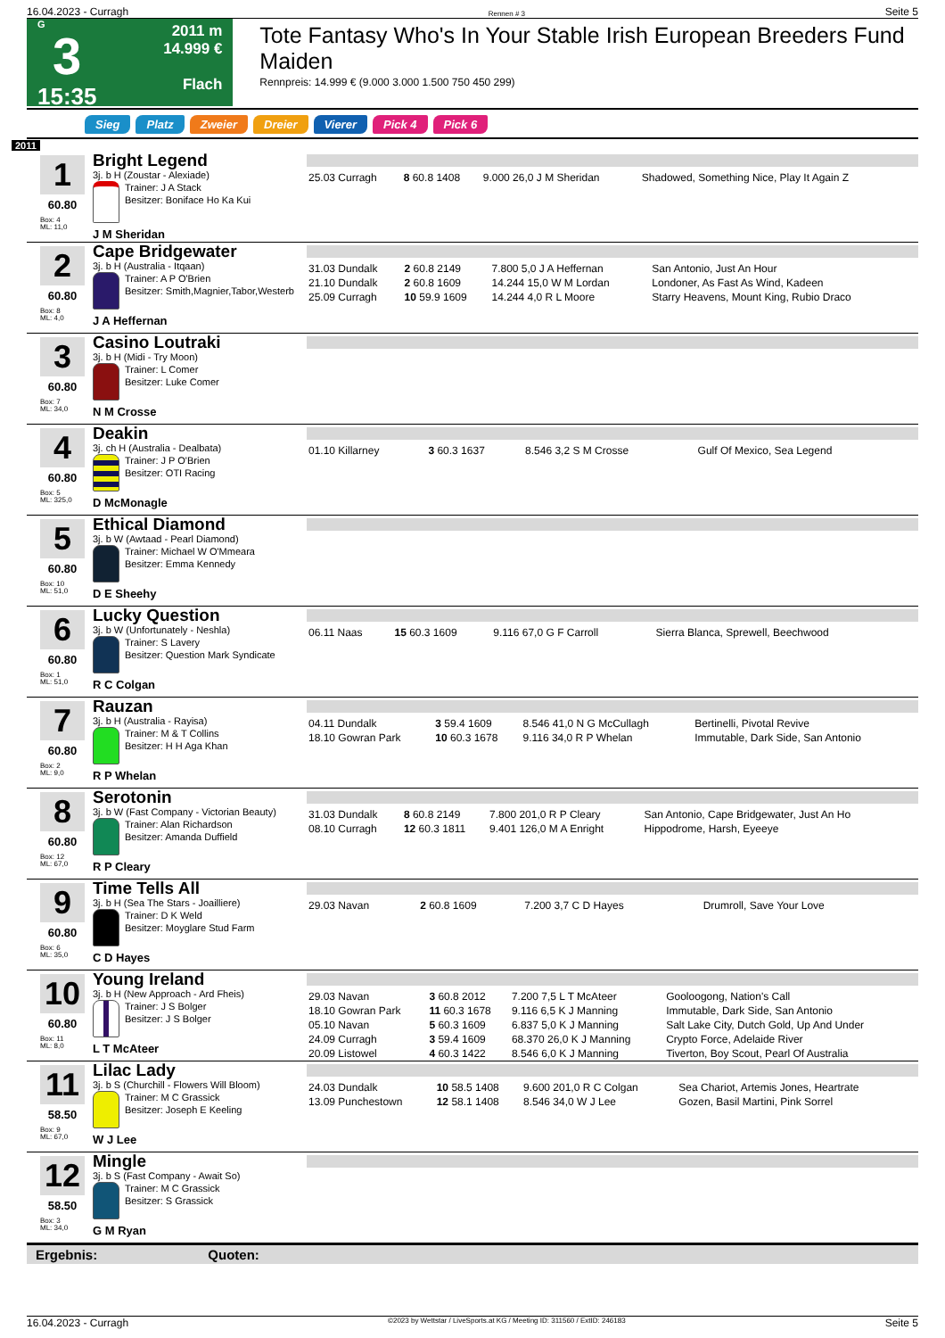16.04.2023 - Curragh Rennen # 3 Seite 5
G
3
15:35
2011 m
14.999 €
Flach
Tote Fantasy Who's In Your Stable Irish European Breeders Fund Maiden
Rennpreis: 14.999 € (9.000 3.000 1.500 750 450 299)
Sieg Platz Zweier Dreier Vierer Pick 4 Pick 6
2011
1
60.80
Box: 4
ML: 11,0
Bright Legend
3j. b H (Zoustar - Alexiade)
Trainer: J A Stack
Besitzer: Boniface Ho Ka Kui
J M Sheridan
| 25.03 Curragh | 8 60.8 1408 | 9.000 26,0 J M Sheridan | Shadowed, Something Nice, Play It Again Z |
2
60.80
Box: 8
ML: 4,0
Cape Bridgewater
3j. b H (Australia - Itqaan)
Trainer: A P O'Brien
Besitzer: Smith,Magnier,Tabor,Westerb
J A Heffernan
| 31.03 Dundalk | 2 60.8 2149 | 7.800 5,0 J A Heffernan | San Antonio, Just An Hour |
| 21.10 Dundalk | 2 60.8 1609 | 14.244 15,0 W M Lordan | Londoner, As Fast As Wind, Kadeen |
| 25.09 Curragh | 10 59.9 1609 | 14.244 4,0 R L Moore | Starry Heavens, Mount King, Rubio Draco |
3
60.80
Box: 7
ML: 34,0
Casino Loutraki
3j. b H (Midi - Try Moon)
Trainer: L Comer
Besitzer: Luke Comer
N M Crosse
4
60.80
Box: 5
ML: 325,0
Deakin
3j. ch H (Australia - Dealbata)
Trainer: J P O'Brien
Besitzer: OTI Racing
D McMonagle
| 01.10 Killarney | 3 60.3 1637 | 8.546 3,2 S M Crosse | Gulf Of Mexico, Sea Legend |
5
60.80
Box: 10
ML: 51,0
Ethical Diamond
3j. b W (Awtaad - Pearl Diamond)
Trainer: Michael W O'Mmeara
Besitzer: Emma Kennedy
D E Sheehy
6
60.80
Box: 1
ML: 51,0
Lucky Question
3j. b W (Unfortunately - Neshla)
Trainer: S Lavery
Besitzer: Question Mark Syndicate
R C Colgan
| 06.11 Naas | 15 60.3 1609 | 9.116 67,0 G F Carroll | Sierra Blanca, Sprewell, Beechwood |
7
60.80
Box: 2
ML: 9,0
Rauzan
3j. b H (Australia - Rayisa)
Trainer: M & T Collins
Besitzer: H H Aga Khan
R P Whelan
| 04.11 Dundalk | 3 59.4 1609 | 8.546 41,0 N G McCullagh | Bertinelli, Pivotal Revive |
| 18.10 Gowran Park | 10 60.3 1678 | 9.116 34,0 R P Whelan | Immutable, Dark Side, San Antonio |
8
60.80
Box: 12
ML: 67,0
Serotonin
3j. b W (Fast Company - Victorian Beauty)
Trainer: Alan Richardson
Besitzer: Amanda Duffield
R P Cleary
| 31.03 Dundalk | 8 60.8 2149 | 7.800 201,0 R P Cleary | San Antonio, Cape Bridgewater, Just An Ho |
| 08.10 Curragh | 12 60.3 1811 | 9.401 126,0 M A Enright | Hippodrome, Harsh, Eyeeye |
9
60.80
Box: 6
ML: 35,0
Time Tells All
3j. b H (Sea The Stars - Joailliere)
Trainer: D K Weld
Besitzer: Moyglare Stud Farm
C D Hayes
| 29.03 Navan | 2 60.8 1609 | 7.200 3,7 C D Hayes | Drumroll, Save Your Love |
10
60.80
Box: 11
ML: 8,0
Young Ireland
3j. b H (New Approach - Ard Fheis)
Trainer: J S Bolger
Besitzer: J S Bolger
L T McAteer
| 29.03 Navan | 3 60.8 2012 | 7.200 7,5 L T McAteer | Gooloogong, Nation's Call |
| 18.10 Gowran Park | 11 60.3 1678 | 9.116 6,5 K J Manning | Immutable, Dark Side, San Antonio |
| 05.10 Navan | 5 60.3 1609 | 6.837 5,0 K J Manning | Salt Lake City, Dutch Gold, Up And Under |
| 24.09 Curragh | 3 59.4 1609 | 68.370 26,0 K J Manning | Crypto Force, Adelaide River |
| 20.09 Listowel | 4 60.3 1422 | 8.546 6,0 K J Manning | Tiverton, Boy Scout, Pearl Of Australia |
11
58.50
Box: 9
ML: 67,0
Lilac Lady
3j. b S (Churchill - Flowers Will Bloom)
Trainer: M C Grassick
Besitzer: Joseph E Keeling
W J Lee
| 24.03 Dundalk | 10 58.5 1408 | 9.600 201,0 R C Colgan | Sea Chariot, Artemis Jones, Heartrate |
| 13.09 Punchestown | 12 58.1 1408 | 8.546 34,0 W J Lee | Gozen, Basil Martini, Pink Sorrel |
12
58.50
Box: 3
ML: 34,0
Mingle
3j. b S (Fast Company - Await So)
Trainer: M C Grassick
Besitzer: S Grassick
G M Ryan
Ergebnis: Quoten:
16.04.2023 - Curragh ©2023 by Wettstar / LiveSports.at KG / Meeting ID: 311560 / ExtID: 246183 Seite 5